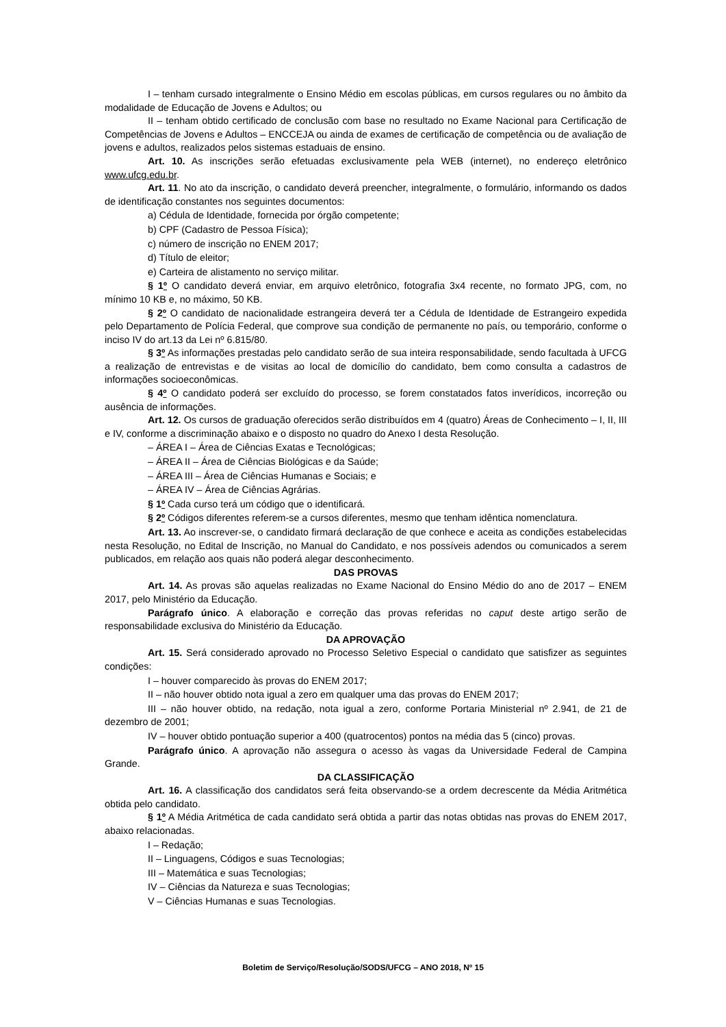I – tenham cursado integralmente o Ensino Médio em escolas públicas, em cursos regulares ou no âmbito da modalidade de Educação de Jovens e Adultos; ou
II – tenham obtido certificado de conclusão com base no resultado no Exame Nacional para Certificação de Competências de Jovens e Adultos – ENCCEJA ou ainda de exames de certificação de competência ou de avaliação de jovens e adultos, realizados pelos sistemas estaduais de ensino.
Art. 10. As inscrições serão efetuadas exclusivamente pela WEB (internet), no endereço eletrônico www.ufcg.edu.br.
Art. 11. No ato da inscrição, o candidato deverá preencher, integralmente, o formulário, informando os dados de identificação constantes nos seguintes documentos:
a) Cédula de Identidade, fornecida por órgão competente;
b) CPF (Cadastro de Pessoa Física);
c) número de inscrição no ENEM 2017;
d) Título de eleitor;
e) Carteira de alistamento no serviço militar.
§ 1º O candidato deverá enviar, em arquivo eletrônico, fotografia 3x4 recente, no formato JPG, com, no mínimo 10 KB e, no máximo, 50 KB.
§ 2º O candidato de nacionalidade estrangeira deverá ter a Cédula de Identidade de Estrangeiro expedida pelo Departamento de Polícia Federal, que comprove sua condição de permanente no país, ou temporário, conforme o inciso IV do art.13 da Lei nº 6.815/80.
§ 3º As informações prestadas pelo candidato serão de sua inteira responsabilidade, sendo facultada à UFCG a realização de entrevistas e de visitas ao local de domicílio do candidato, bem como consulta a cadastros de informações socioeconômicas.
§ 4º O candidato poderá ser excluído do processo, se forem constatados fatos inverídicos, incorreção ou ausência de informações.
Art. 12. Os cursos de graduação oferecidos serão distribuídos em 4 (quatro) Áreas de Conhecimento – I, II, III e IV, conforme a discriminação abaixo e o disposto no quadro do Anexo I desta Resolução.
– ÁREA I – Área de Ciências Exatas e Tecnológicas;
– ÁREA II – Área de Ciências Biológicas e da Saúde;
– ÁREA III – Área de Ciências Humanas e Sociais; e
– ÁREA IV – Área de Ciências Agrárias.
§ 1º Cada curso terá um código que o identificará.
§ 2º Códigos diferentes referem-se a cursos diferentes, mesmo que tenham idêntica nomenclatura.
Art. 13. Ao inscrever-se, o candidato firmará declaração de que conhece e aceita as condições estabelecidas nesta Resolução, no Edital de Inscrição, no Manual do Candidato, e nos possíveis adendos ou comunicados a serem publicados, em relação aos quais não poderá alegar desconhecimento.
DAS PROVAS
Art. 14. As provas são aquelas realizadas no Exame Nacional do Ensino Médio do ano de 2017 – ENEM 2017, pelo Ministério da Educação.
Parágrafo único. A elaboração e correção das provas referidas no caput deste artigo serão de responsabilidade exclusiva do Ministério da Educação.
DA APROVAÇÃO
Art. 15. Será considerado aprovado no Processo Seletivo Especial o candidato que satisfizer as seguintes condições:
I – houver comparecido às provas do ENEM 2017;
II – não houver obtido nota igual a zero em qualquer uma das provas do ENEM 2017;
III – não houver obtido, na redação, nota igual a zero, conforme Portaria Ministerial nº 2.941, de 21 de dezembro de 2001;
IV – houver obtido pontuação superior a 400 (quatrocentos) pontos na média das 5 (cinco) provas.
Parágrafo único. A aprovação não assegura o acesso às vagas da Universidade Federal de Campina Grande.
DA CLASSIFICAÇÃO
Art. 16. A classificação dos candidatos será feita observando-se a ordem decrescente da Média Aritmética obtida pelo candidato.
§ 1º A Média Aritmética de cada candidato será obtida a partir das notas obtidas nas provas do ENEM 2017, abaixo relacionadas.
I – Redação;
II – Linguagens, Códigos e suas Tecnologias;
III – Matemática e suas Tecnologias;
IV – Ciências da Natureza e suas Tecnologias;
V – Ciências Humanas e suas Tecnologias.
Boletim de Serviço/Resolução/SODS/UFCG – ANO 2018, Nº 15